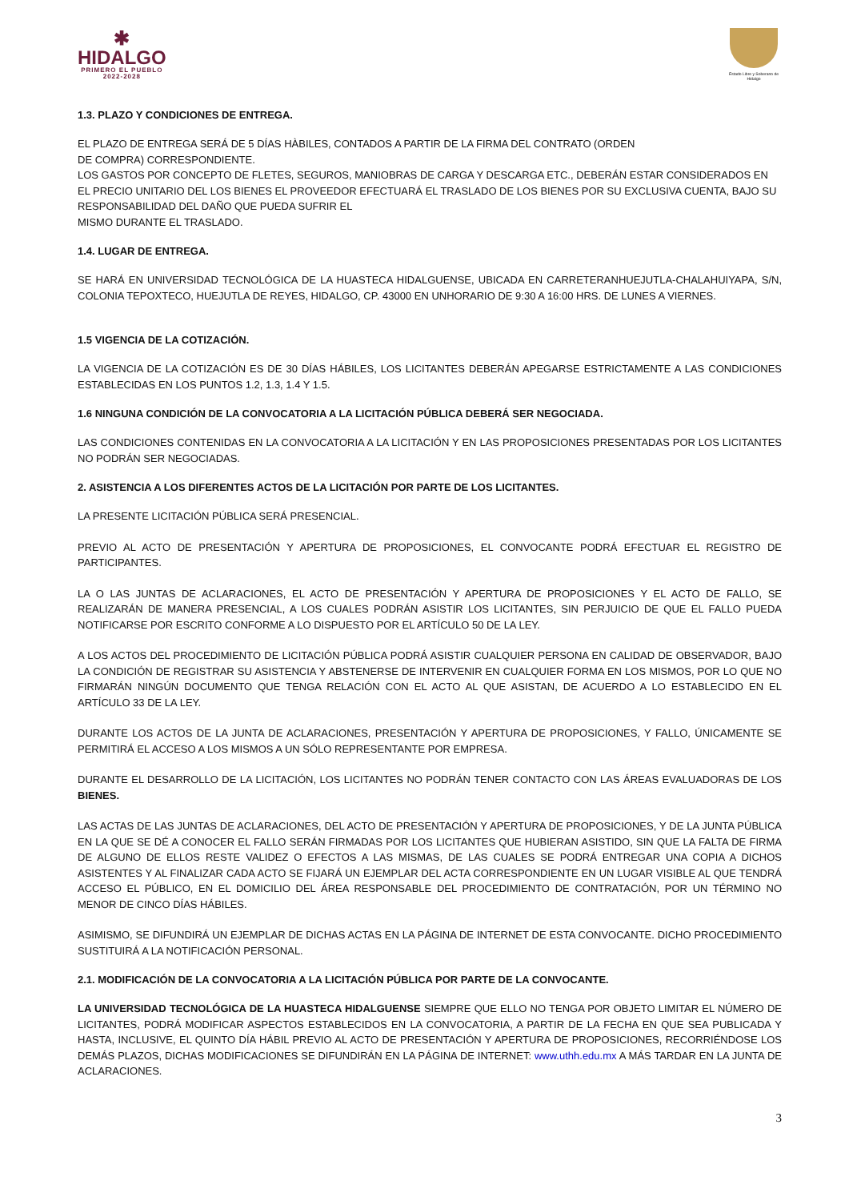✱
HIDALGO
PRIMERO EL PUEBLO
2022-2028
Estado Libre y Soberano de Hidalgo
1.3. PLAZO Y CONDICIONES DE ENTREGA.
EL PLAZO DE ENTREGA SERÁ DE 5 DÍAS HÀBILES, CONTADOS A PARTIR DE LA FIRMA DEL CONTRATO (ORDEN
DE COMPRA) CORRESPONDIENTE.
LOS GASTOS POR CONCEPTO DE FLETES, SEGUROS, MANIOBRAS DE CARGA Y DESCARGA ETC., DEBERÁN ESTAR CONSIDERADOS EN EL PRECIO UNITARIO DEL LOS BIENES EL PROVEEDOR EFECTUARÁ EL TRASLADO DE LOS BIENES POR SU EXCLUSIVA CUENTA, BAJO SU RESPONSABILIDAD DEL DAÑO QUE PUEDA SUFRIR EL
MISMO DURANTE EL TRASLADO.
1.4. LUGAR DE ENTREGA.
SE HARÁ EN UNIVERSIDAD TECNOLÓGICA DE LA HUASTECA HIDALGUENSE, UBICADA EN CARRETERANHUEJUTLA-CHALAHUIYAPA, S/N, COLONIA TEPOXTECO, HUEJUTLA DE REYES, HIDALGO, CP. 43000 EN UNHORARIO DE 9:30 A 16:00 HRS. DE LUNES A VIERNES.
1.5 VIGENCIA DE LA COTIZACIÓN.
LA VIGENCIA DE LA COTIZACIÓN ES DE 30 DÍAS HÁBILES, LOS LICITANTES DEBERÁN APEGARSE ESTRICTAMENTE A LAS CONDICIONES ESTABLECIDAS EN LOS PUNTOS 1.2, 1.3, 1.4 Y 1.5.
1.6 NINGUNA CONDICIÓN DE LA CONVOCATORIA A LA LICITACIÓN PÚBLICA DEBERÁ SER NEGOCIADA.
LAS CONDICIONES CONTENIDAS EN LA CONVOCATORIA A LA LICITACIÓN Y EN LAS PROPOSICIONES PRESENTADAS POR LOS LICITANTES NO PODRÁN SER NEGOCIADAS.
2. ASISTENCIA A LOS DIFERENTES ACTOS DE LA LICITACIÓN POR PARTE DE LOS LICITANTES.
LA PRESENTE LICITACIÓN PÚBLICA SERÁ PRESENCIAL.
PREVIO AL ACTO DE PRESENTACIÓN Y APERTURA DE PROPOSICIONES, EL CONVOCANTE PODRÁ EFECTUAR EL REGISTRO DE PARTICIPANTES.
LA O LAS JUNTAS DE ACLARACIONES, EL ACTO DE PRESENTACIÓN Y APERTURA DE PROPOSICIONES Y EL ACTO DE FALLO, SE REALIZARÁN DE MANERA PRESENCIAL, A LOS CUALES PODRÁN ASISTIR LOS LICITANTES, SIN PERJUICIO DE QUE EL FALLO PUEDA NOTIFICARSE POR ESCRITO CONFORME A LO DISPUESTO POR EL ARTÍCULO 50 DE LA LEY.
A LOS ACTOS DEL PROCEDIMIENTO DE LICITACIÓN PÚBLICA PODRÁ ASISTIR CUALQUIER PERSONA EN CALIDAD DE OBSERVADOR, BAJO LA CONDICIÓN DE REGISTRAR SU ASISTENCIA Y ABSTENERSE DE INTERVENIR EN CUALQUIER FORMA EN LOS MISMOS, POR LO QUE NO FIRMARÁN NINGÚN DOCUMENTO QUE TENGA RELACIÓN CON EL ACTO AL QUE ASISTAN, DE ACUERDO A LO ESTABLECIDO EN EL ARTÍCULO 33 DE LA LEY.
DURANTE LOS ACTOS DE LA JUNTA DE ACLARACIONES, PRESENTACIÓN Y APERTURA DE PROPOSICIONES, Y FALLO, ÚNICAMENTE SE PERMITIRÁ EL ACCESO A LOS MISMOS A UN SÓLO REPRESENTANTE POR EMPRESA.
DURANTE EL DESARROLLO DE LA LICITACIÓN, LOS LICITANTES NO PODRÁN TENER CONTACTO CON LAS ÁREAS EVALUADORAS DE LOS BIENES.
LAS ACTAS DE LAS JUNTAS DE ACLARACIONES, DEL ACTO DE PRESENTACIÓN Y APERTURA DE PROPOSICIONES, Y DE LA JUNTA PÚBLICA EN LA QUE SE DÉ A CONOCER EL FALLO SERÁN FIRMADAS POR LOS LICITANTES QUE HUBIERAN ASISTIDO, SIN QUE LA FALTA DE FIRMA DE ALGUNO DE ELLOS RESTE VALIDEZ O EFECTOS A LAS MISMAS, DE LAS CUALES SE PODRÁ ENTREGAR UNA COPIA A DICHOS ASISTENTES Y AL FINALIZAR CADA ACTO SE FIJARÁ UN EJEMPLAR DEL ACTA CORRESPONDIENTE EN UN LUGAR VISIBLE AL QUE TENDRÁ ACCESO EL PÚBLICO, EN EL DOMICILIO DEL ÁREA RESPONSABLE DEL PROCEDIMIENTO DE CONTRATACIÓN, POR UN TÉRMINO NO MENOR DE CINCO DÍAS HÁBILES.
ASIMISMO, SE DIFUNDIRÁ UN EJEMPLAR DE DICHAS ACTAS EN LA PÁGINA DE INTERNET DE ESTA CONVOCANTE. DICHO PROCEDIMIENTO SUSTITUIRÁ A LA NOTIFICACIÓN PERSONAL.
2.1. MODIFICACIÓN DE LA CONVOCATORIA A LA LICITACIÓN PÚBLICA POR PARTE DE LA CONVOCANTE.
LA UNIVERSIDAD TECNOLÓGICA DE LA HUASTECA HIDALGUENSE SIEMPRE QUE ELLO NO TENGA POR OBJETO LIMITAR EL NÚMERO DE LICITANTES, PODRÁ MODIFICAR ASPECTOS ESTABLECIDOS EN LA CONVOCATORIA, A PARTIR DE LA FECHA EN QUE SEA PUBLICADA Y HASTA, INCLUSIVE, EL QUINTO DÍA HÁBIL PREVIO AL ACTO DE PRESENTACIÓN Y APERTURA DE PROPOSICIONES, RECORRIÉNDOSE LOS DEMÁS PLAZOS, DICHAS MODIFICACIONES SE DIFUNDIRÁN EN LA PÁGINA DE INTERNET: www.uthh.edu.mx A MÁS TARDAR EN LA JUNTA DE ACLARACIONES.
3